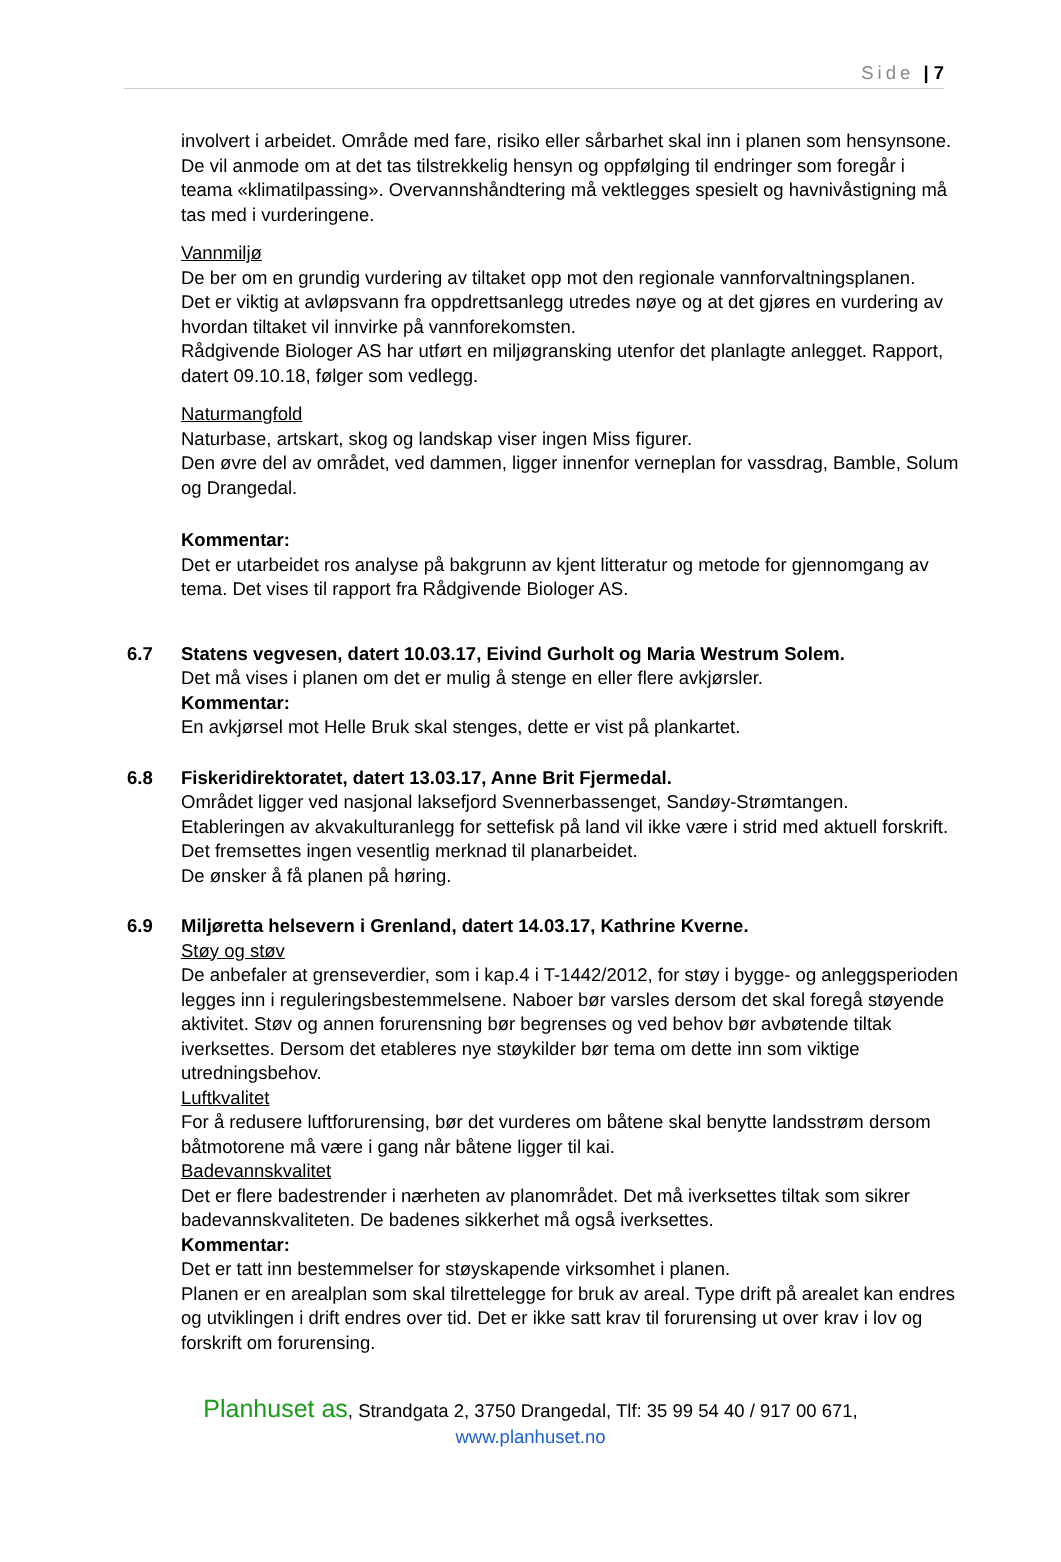Side | 7
involvert i arbeidet. Område med fare, risiko eller sårbarhet skal inn i planen som hensynsone.
De vil anmode om at det tas tilstrekkelig hensyn og oppfølging til endringer som foregår i teama «klimatilpassing». Overvannshåndtering må vektlegges spesielt og havnivåstigning må tas med i vurderingene.
Vannmiljø
De ber om en grundig vurdering av tiltaket opp mot den regionale vannforvaltningsplanen.
Det er viktig at avløpsvann fra oppdrettsanlegg utredes nøye og at det gjøres en vurdering av hvordan tiltaket vil innvirke på vannforekomsten.
Rådgivende Biologer AS har utført en miljøgransking utenfor det planlagte anlegget. Rapport, datert 09.10.18, følger som vedlegg.
Naturmangfold
Naturbase, artskart, skog og landskap viser ingen Miss figurer.
Den øvre del av området, ved dammen, ligger innenfor verneplan for vassdrag, Bamble, Solum og Drangedal.
Kommentar:
Det er utarbeidet ros analyse på bakgrunn av kjent litteratur og metode for gjennomgang av tema. Det vises til rapport fra Rådgivende Biologer AS.
6.7 Statens vegvesen, datert 10.03.17, Eivind Gurholt og Maria Westrum Solem.
Det må vises i planen om det er mulig å stenge en eller flere avkjørsler.
Kommentar:
En avkjørsel mot Helle Bruk skal stenges, dette er vist på plankartet.
6.8 Fiskeridirektoratet, datert 13.03.17, Anne Brit Fjermedal.
Området ligger ved nasjonal laksefjord Svennerbassenget, Sandøy-Strømtangen.
Etableringen av akvakulturanlegg for settefisk på land vil ikke være i strid med aktuell forskrift.
Det fremsettes ingen vesentlig merknad til planarbeidet.
De ønsker å få planen på høring.
6.9 Miljøretta helsevern i Grenland, datert 14.03.17, Kathrine Kverne.
Støy og støv
De anbefaler at grenseverdier, som i kap.4 i T-1442/2012, for støy i bygge- og anleggsperioden legges inn i reguleringsbestemmelsene. Naboer bør varsles dersom det skal foregå støyende aktivitet. Støv og annen forurensning bør begrenses og ved behov bør avbøtende tiltak iverksettes. Dersom det etableres nye støykilder bør tema om dette inn som viktige utredningsbehov.
Luftkvalitet
For å redusere luftforurensing, bør det vurderes om båtene skal benytte landsstrøm dersom båtmotorene må være i gang når båtene ligger til kai.
Badevannskvalitet
Det er flere badestrender i nærheten av planområdet. Det må iverksettes tiltak som sikrer badevannskvaliteten. De badenes sikkerhet må også iverksettes.
Kommentar:
Det er tatt inn bestemmelser for støyskapende virksomhet i planen.
Planen er en arealplan som skal tilrettelegge for bruk av areal. Type drift på arealet kan endres og utviklingen i drift endres over tid. Det er ikke satt krav til forurensing ut over krav i lov og forskrift om forurensing.
Planhuset as, Strandgata 2, 3750 Drangedal, Tlf: 35 99 54 40 / 917 00 671,
www.planhuset.no